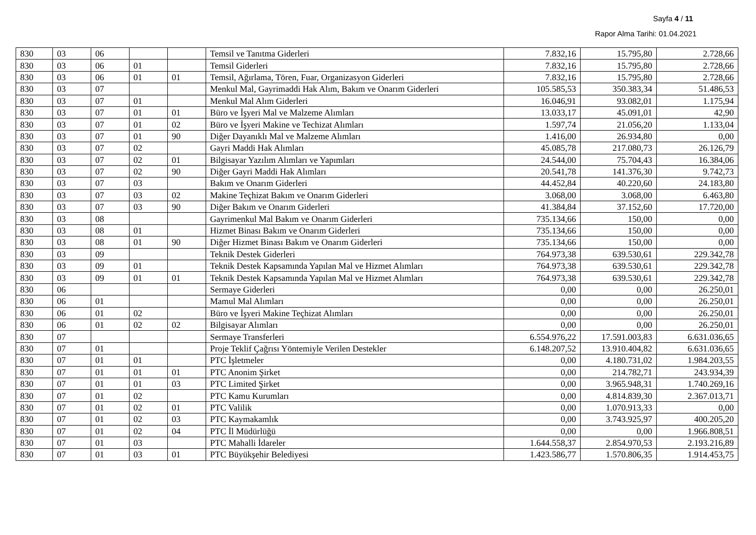Sayfa 4 / 11
Rapor Alma Tarihi: 01.04.2021
| 830 | 03 | 06 | | | Temsil ve Tanıtma Giderleri | 7.832,16 | 15.795,80 | 2.728,66 |
| 830 | 03 | 06 | 01 | | Temsil Giderleri | 7.832,16 | 15.795,80 | 2.728,66 |
| 830 | 03 | 06 | 01 | 01 | Temsil, Ağırlama, Tören, Fuar, Organizasyon Giderleri | 7.832,16 | 15.795,80 | 2.728,66 |
| 830 | 03 | 07 | | | Menkul Mal, Gayrimaddi Hak Alım, Bakım ve Onarım Giderleri | 105.585,53 | 350.383,34 | 51.486,53 |
| 830 | 03 | 07 | 01 | | Menkul Mal Alım Giderleri | 16.046,91 | 93.082,01 | 1.175,94 |
| 830 | 03 | 07 | 01 | 01 | Büro ve İşyeri Mal ve Malzeme Alımları | 13.033,17 | 45.091,01 | 42,90 |
| 830 | 03 | 07 | 01 | 02 | Büro ve İşyeri Makine ve Techizat Alımları | 1.597,74 | 21.056,20 | 1.133,04 |
| 830 | 03 | 07 | 01 | 90 | Diğer Dayanıklı Mal ve Malzeme Alımları | 1.416,00 | 26.934,80 | 0,00 |
| 830 | 03 | 07 | 02 | | Gayri Maddi Hak Alımları | 45.085,78 | 217.080,73 | 26.126,79 |
| 830 | 03 | 07 | 02 | 01 | Bilgisayar Yazılım Alımları ve Yapımları | 24.544,00 | 75.704,43 | 16.384,06 |
| 830 | 03 | 07 | 02 | 90 | Diğer Gayri Maddi Hak Alımları | 20.541,78 | 141.376,30 | 9.742,73 |
| 830 | 03 | 07 | 03 | | Bakım ve Onarım Giderleri | 44.452,84 | 40.220,60 | 24.183,80 |
| 830 | 03 | 07 | 03 | 02 | Makine Teçhizat Bakım ve Onarım Giderleri | 3.068,00 | 3.068,00 | 6.463,80 |
| 830 | 03 | 07 | 03 | 90 | Diğer Bakım ve Onarım Giderleri | 41.384,84 | 37.152,60 | 17.720,00 |
| 830 | 03 | 08 | | | Gayrimenkul Mal Bakım ve Onarım Giderleri | 735.134,66 | 150,00 | 0,00 |
| 830 | 03 | 08 | 01 | | Hizmet Binası Bakım ve Onarım Giderleri | 735.134,66 | 150,00 | 0,00 |
| 830 | 03 | 08 | 01 | 90 | Diğer Hizmet Binası Bakım ve Onarım Giderleri | 735.134,66 | 150,00 | 0,00 |
| 830 | 03 | 09 | | | Teknik Destek Giderleri | 764.973,38 | 639.530,61 | 229.342,78 |
| 830 | 03 | 09 | 01 | | Teknik Destek Kapsamında Yapılan Mal ve Hizmet Alımları | 764.973,38 | 639.530,61 | 229.342,78 |
| 830 | 03 | 09 | 01 | 01 | Teknik Destek Kapsamında Yapılan Mal ve Hizmet Alımları | 764.973,38 | 639.530,61 | 229.342,78 |
| 830 | 06 | | | | Sermaye Giderleri | 0,00 | 0,00 | 26.250,01 |
| 830 | 06 | 01 | | | Mamul Mal Alımları | 0,00 | 0,00 | 26.250,01 |
| 830 | 06 | 01 | 02 | | Büro ve İşyeri Makine Teçhizat Alımları | 0,00 | 0,00 | 26.250,01 |
| 830 | 06 | 01 | 02 | 02 | Bilgisayar Alımları | 0,00 | 0,00 | 26.250,01 |
| 830 | 07 | | | | Sermaye Transferleri | 6.554.976,22 | 17.591.003,83 | 6.631.036,65 |
| 830 | 07 | 01 | | | Proje Teklif Çağrısı Yöntemiyle Verilen Destekler | 6.148.207,52 | 13.910.404,82 | 6.631.036,65 |
| 830 | 07 | 01 | 01 | | PTC İşletmeler | 0,00 | 4.180.731,02 | 1.984.203,55 |
| 830 | 07 | 01 | 01 | 01 | PTC Anonim Şirket | 0,00 | 214.782,71 | 243.934,39 |
| 830 | 07 | 01 | 01 | 03 | PTC Limited Şirket | 0,00 | 3.965.948,31 | 1.740.269,16 |
| 830 | 07 | 01 | 02 | | PTC Kamu Kurumları | 0,00 | 4.814.839,30 | 2.367.013,71 |
| 830 | 07 | 01 | 02 | 01 | PTC Valilik | 0,00 | 1.070.913,33 | 0,00 |
| 830 | 07 | 01 | 02 | 03 | PTC Kaymakamlık | 0,00 | 3.743.925,97 | 400.205,20 |
| 830 | 07 | 01 | 02 | 04 | PTC İl Müdürlüğü | 0,00 | 0,00 | 1.966.808,51 |
| 830 | 07 | 01 | 03 | | PTC Mahalli İdareler | 1.644.558,37 | 2.854.970,53 | 2.193.216,89 |
| 830 | 07 | 01 | 03 | 01 | PTC Büyükşehir Belediyesi | 1.423.586,77 | 1.570.806,35 | 1.914.453,75 |